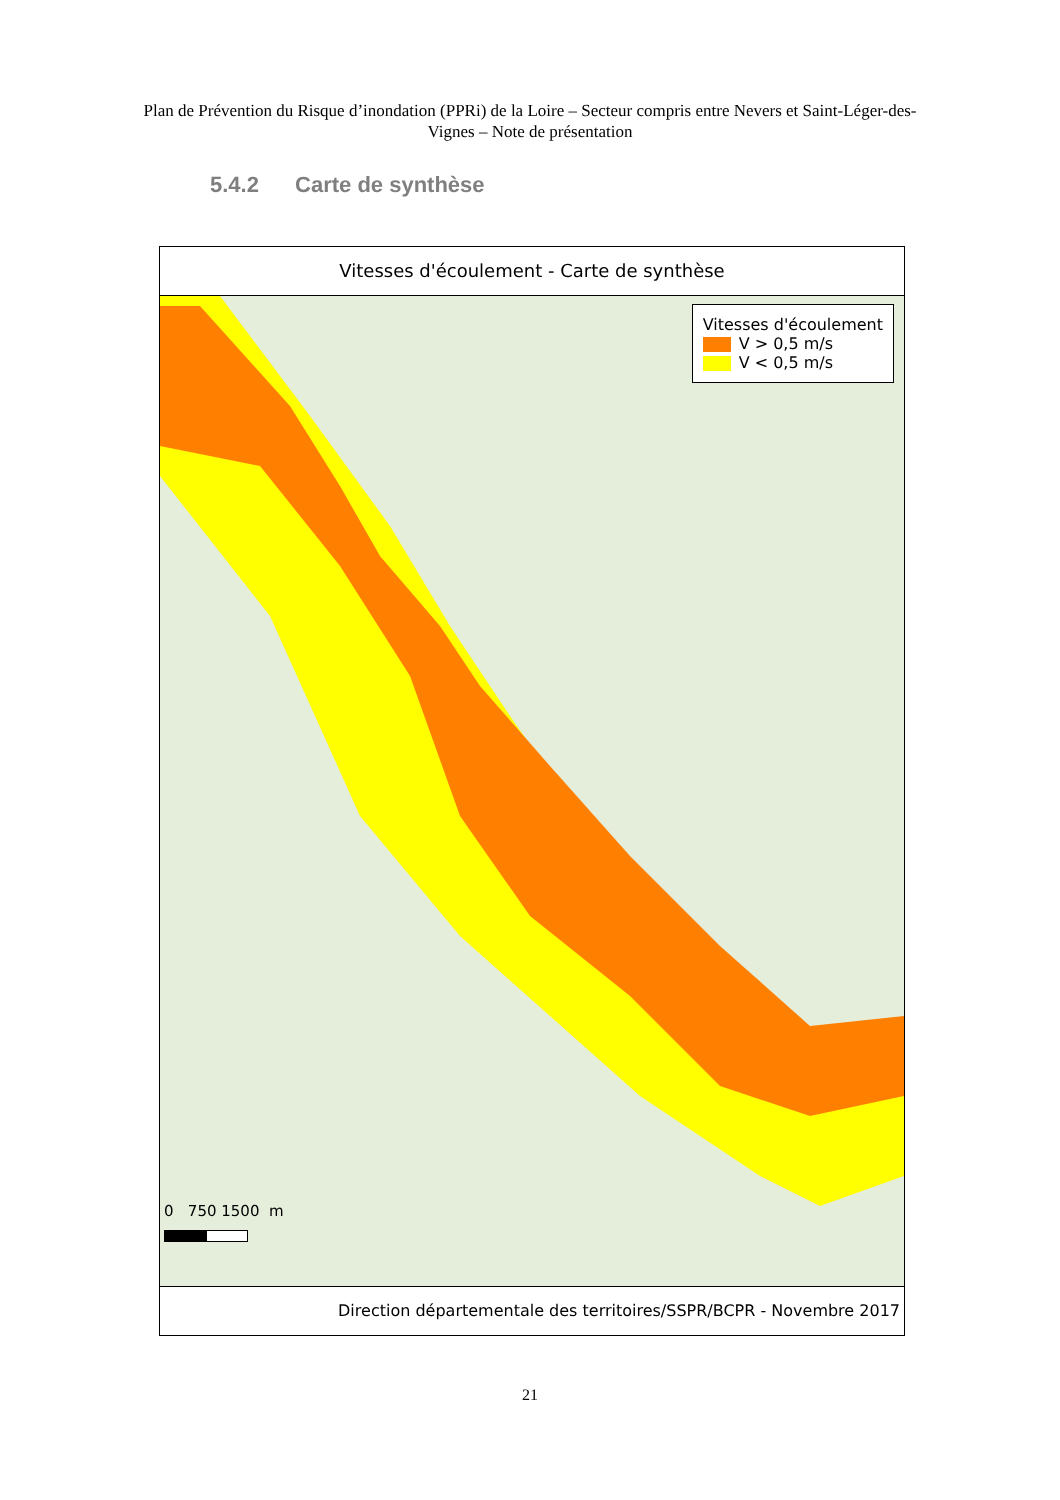Plan de Prévention du Risque d’inondation (PPRi) de la Loire – Secteur compris entre Nevers et Saint-Léger-des-Vignes – Note de présentation
5.4.2 Carte de synthèse
Vitesses d'écoulement - Carte de synthèse
Vitesses d'écoulement
V > 0,5 m/s
V < 0,5 m/s
0 750 1500 m
Direction départementale des territoires/SSPR/BCPR - Novembre 2017
21